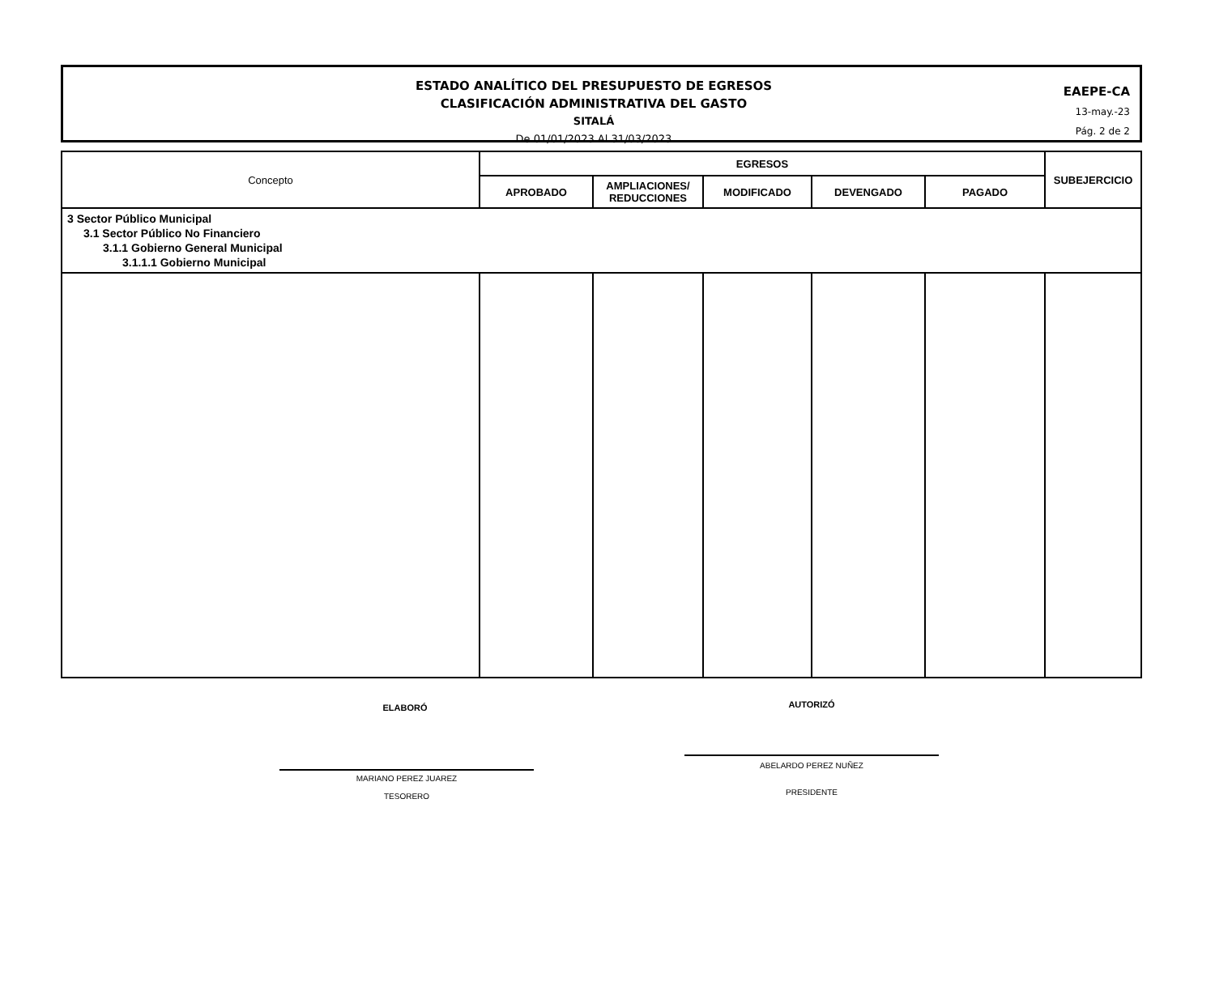ESTADO ANALÍTICO DEL PRESUPUESTO DE EGRESOS
CLASIFICACIÓN ADMINISTRATIVA DEL GASTO
SITALÁ
De 01/01/2023 Al 31/03/2023
EAEPE-CA
13-may.-23
Pág. 2 de 2
| Concepto | EGRESOS | | | | | SUBEJERCICIO |
| --- | --- | --- | --- | --- | --- | --- |
| | APROBADO | AMPLIACIONES/ REDUCCIONES | MODIFICADO | DEVENGADO | PAGADO | |
| 3 Sector Público Municipal 3.1 Sector Público No Financiero 3.1.1 Gobierno General Municipal 3.1.1.1 Gobierno Municipal | | | | | | |
ELABORÓ
MARIANO PEREZ JUAREZ
TESORERO
AUTORIZÓ
ABELARDO PEREZ NUÑEZ
PRESIDENTE